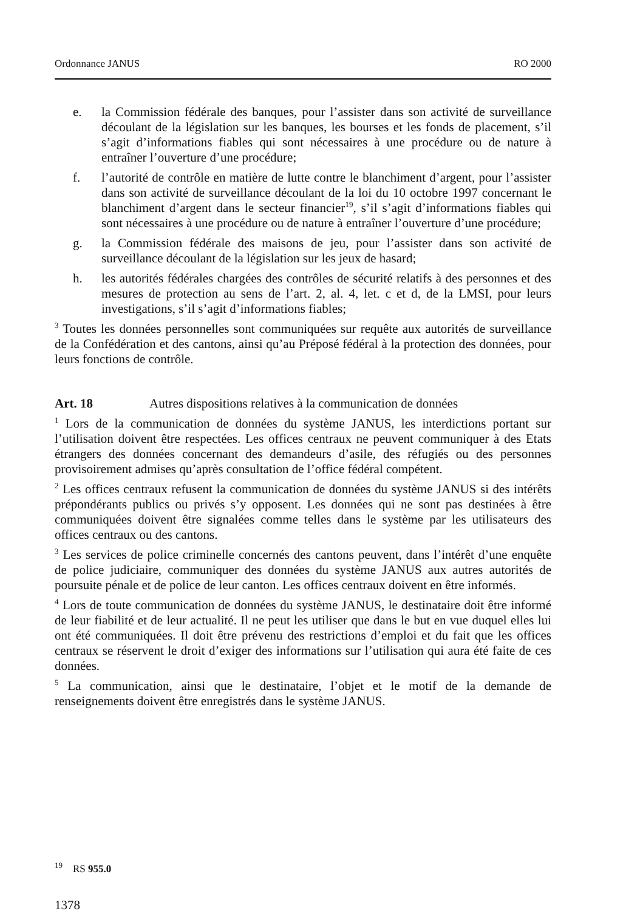Ordonnance JANUS RO 2000
e. la Commission fédérale des banques, pour l’assister dans son activité de surveillance découlant de la législation sur les banques, les bourses et les fonds de placement, s’il s’agit d’informations fiables qui sont nécessaires à une procédure ou de nature à entraîner l’ouverture d’une procédure;
f. l’autorité de contrôle en matière de lutte contre le blanchiment d’argent, pour l’assister dans son activité de surveillance découlant de la loi du 10 octobre 1997 concernant le blanchiment d’argent dans le secteur financier<sup>19</sup>, s’il s’agit d’informations fiables qui sont nécessaires à une procédure ou de nature à entraîner l’ouverture d’une procédure;
g. la Commission fédérale des maisons de jeu, pour l’assister dans son activité de surveillance découlant de la législation sur les jeux de hasard;
h. les autorités fédérales chargées des contrôles de sécurité relatifs à des personnes et des mesures de protection au sens de l’art. 2, al. 4, let. c et d, de la LMSI, pour leurs investigations, s’il s’agit d’informations fiables;
<sup>3</sup> Toutes les données personnelles sont communiquées sur requête aux autorités de surveillance de la Confédération et des cantons, ainsi qu’au Préposé fédéral à la protection des données, pour leurs fonctions de contrôle.
Art. 18 Autres dispositions relatives à la communication de données
<sup>1</sup> Lors de la communication de données du système JANUS, les interdictions portant sur l’utilisation doivent être respectées. Les offices centraux ne peuvent communiquer à des Etats étrangers des données concernant des demandeurs d’asile, des réfugiés ou des personnes provisoirement admises qu’après consultation de l’office fédéral compétent.
<sup>2</sup> Les offices centraux refusent la communication de données du système JANUS si des intérêts prépondérants publics ou privés s’y opposent. Les données qui ne sont pas destinées à être communiquées doivent être signalées comme telles dans le système par les utilisateurs des offices centraux ou des cantons.
<sup>3</sup> Les services de police criminelle concernés des cantons peuvent, dans l’intérêt d’une enquête de police judiciaire, communiquer des données du système JANUS aux autres autorités de poursuite pénale et de police de leur canton. Les offices centraux doivent en être informés.
<sup>4</sup> Lors de toute communication de données du système JANUS, le destinataire doit être informé de leur fiabilité et de leur actualité. Il ne peut les utiliser que dans le but en vue duquel elles lui ont été communiquées. Il doit être prévenu des restrictions d’emploi et du fait que les offices centraux se réservent le droit d’exiger des informations sur l’utilisation qui aura été faite de ces données.
<sup>5</sup> La communication, ainsi que le destinataire, l’objet et le motif de la demande de renseignements doivent être enregistrés dans le système JANUS.
<sup>19</sup> RS 955.0
1378